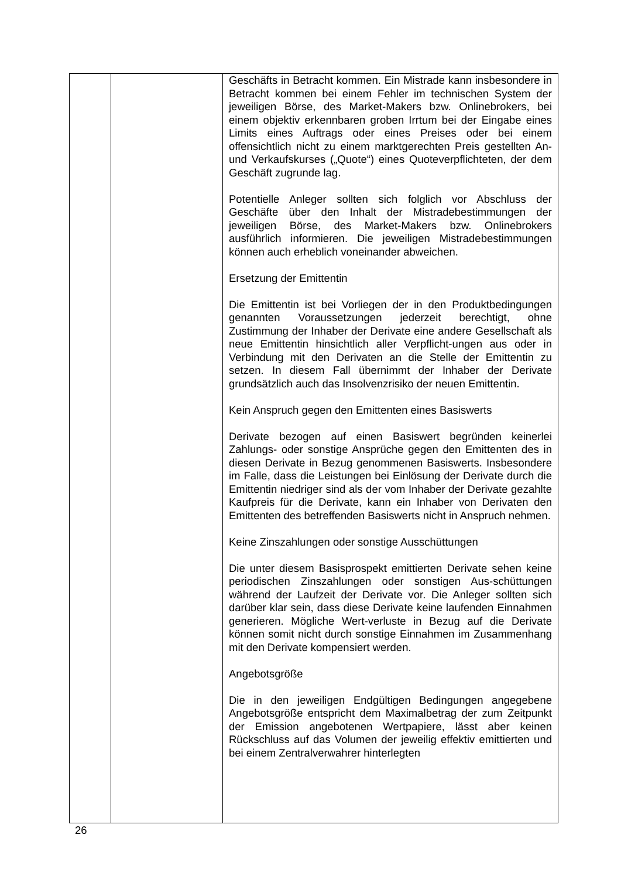| | | Geschäfts in Betracht kommen. Ein Mistrade kann insbesondere in Betracht kommen bei einem Fehler im technischen System der jeweiligen Börse, des Market-Makers bzw. Onlinebrokers, bei einem objektiv erkennbaren groben Irrtum bei der Eingabe eines Limits eines Auftrags oder eines Preises oder bei einem offensichtlich nicht zu einem marktgerechten Preis gestellten An- und Verkaufskurses („Quote“) eines Quoteverpflichteten, der dem Geschäft zugrunde lag. Potentielle Anleger sollten sich folglich vor Abschluss der Geschäfte über den Inhalt der Mistradebestimmungen der jeweiligen Börse, des Market-Makers bzw. Onlinebrokers ausführlich informieren. Die jeweiligen Mistradebestimmungen können auch erheblich voneinander abweichen. Ersetzung der Emittentin Die Emittentin ist bei Vorliegen der in den Produktbedingungen genannten Voraussetzungen jederzeit berechtigt, ohne Zustimmung der Inhaber der Derivate eine andere Gesellschaft als neue Emittentin hinsichtlich aller Verpflicht-ungen aus oder in Verbindung mit den Derivaten an die Stelle der Emittentin zu setzen. In diesem Fall übernimmt der Inhaber der Derivate grundsätzlich auch das Insolvenzrisiko der neuen Emittentin. Kein Anspruch gegen den Emittenten eines Basiswerts Derivate bezogen auf einen Basiswert begründen keinerlei Zahlungs- oder sonstige Ansprüche gegen den Emittenten des in diesen Derivate in Bezug genommenen Basiswerts. Insbesondere im Falle, dass die Leistungen bei Einlösung der Derivate durch die Emittentin niedriger sind als der vom Inhaber der Derivate gezahlte Kaufpreis für die Derivate, kann ein Inhaber von Derivaten den Emittenten des betreffenden Basiswerts nicht in Anspruch nehmen. Keine Zinszahlungen oder sonstige Ausschüttungen Die unter diesem Basisprospekt emittierten Derivate sehen keine periodischen Zinszahlungen oder sonstigen Aus-schüttungen während der Laufzeit der Derivate vor. Die Anleger sollten sich darüber klar sein, dass diese Derivate keine laufenden Einnahmen generieren. Mögliche Wert-verluste in Bezug auf die Derivate können somit nicht durch sonstige Einnahmen im Zusammenhang mit den Derivate kompensiert werden. Angebotsgröße Die in den jeweiligen Endgültigen Bedingungen angegebene Angebotsgröße entspricht dem Maximalbetrag der zum Zeitpunkt der Emission angebotenen Wertpapiere, lässt aber keinen Rückschluss auf das Volumen der jeweilig effektiv emittierten und bei einem Zentralverwahrer hinterlegten |
26